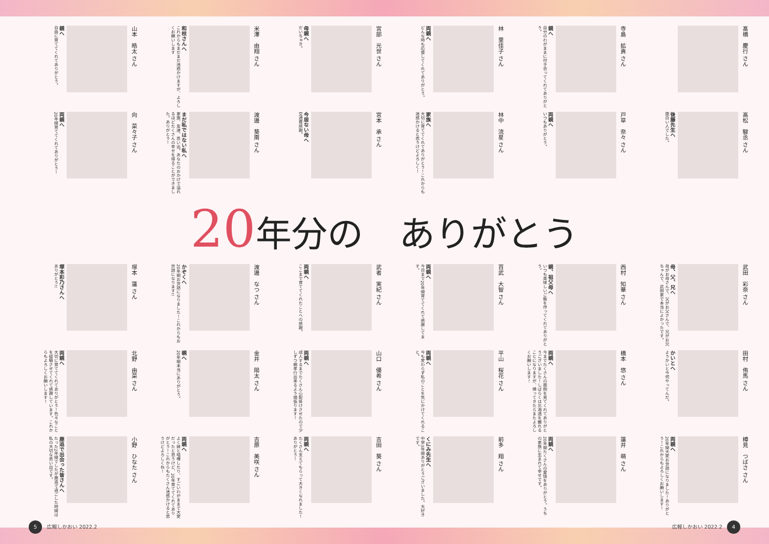山本　皓太 さん
親へ
自由に育ててくれてありがとう。
米澤　由翔 さん
和枝さんへ
これからもまだまだ迷惑かけますが、よろしくお願いします
宮部　光世 さん
母親へ
だいちゅき。
林　里佳子 さん
両親へ
どんな時も応援してくれてありがとう。
寺島　拡貴 さん
親へ
自分のわがままに付き合ってくれてありがとう。
髙橋　慶行 さん
向　菜々子 さん
両親へ
20年間育ててくれてありがとう！
渡邊　葵南 さん
まだ私ではない私へ
家族、友達、思い出。あなたのおかげで溢れるほどたくさんの幸せを得ることができました。ありがとう！
宮本　承 さん
今居ない母へ
交通費感謝。
林中　流星 さん
家族へ
大切に育ててくれてありがとう！これからも迷惑かけると思うけどよろしく！
戸草　奈々 さん
両親へ
いつもありがとう。
高松　駿丞 さん
後藤先生へ
面白い人でした。
20年分の　ありがとう
塚本　蓮 さん
塚本彩乃さんへ
ありがとう!!
渡邊　なつ さん
かぞくへ
20年間お世話になりました！これからもお世話になります!!
武者　実紀 さん
両親へ
ここまで育ててくれたことへの感謝。
百武　大智 さん
両親へ
今日まで20年間育ててくれて感謝してます。
西村　知華 さん
親、祖父母へ
いつも美味しいご飯を作ってくれてありがとう。
武田　彩奈 さん
母、父、兄へ
母がお母さんで、父がお父さんで、兄がお兄ちゃんで、武田家で本当によかったです。
北野　由菜 さん
両親へ
大切に育ててくれてありがとう！色々なことを経験させてくれて感謝しています。これからもよろしくお願いします！
金井　陽太 さん
親へ
20年間本当にありがとう。
山口　優希 さん
両親へ
成人するまでたくさん心配掛けさせたので少しずつ親孝行出来るよう頑張ります！
平山　桜花 さん
両親へ
今も変わらず私のことを気にかけてくれること。
橋本　悠 さん
両親へ
今までたくさんの面倒を見てくれてありがとうございました！しばらくは北海道を離れることになりますが、帰ってきたらまたよろしくお願いします！
田村　侑馬 さん
かいとへ
ようかいと今何やってんだ。
小野　ひなた さん
鹿追で出会った皆さんへ
たった2年間でしたが鹿追で過ごした時間は私の大切な思い出です。
吉原　美咲 さん
両親へ
よく妹と喧嘩したり、すごいわがままで大変だったと思うけど、20年育ててくれてありがとう！これからもたくさん迷惑かけると思うけどよろしくね！
吉田　葵 さん
両親へ
たくさん支えてもらって大きくなれました！ありがとう！
前多　翔 さん
くにみ先生へ
中学3年間ありがとうございました。大好きです。
蓮井　萌 さん
両親へ
20年間たくさんの愛情をありがとう。うちの家族に生まれて幸せです。
樽見　つばさ さん
両親へ
20年間大変お世話になりました！ありがとう！これからもよろしくお願いします！
5 広報しかおい 2022.2 広報しかおい 2022.2 4